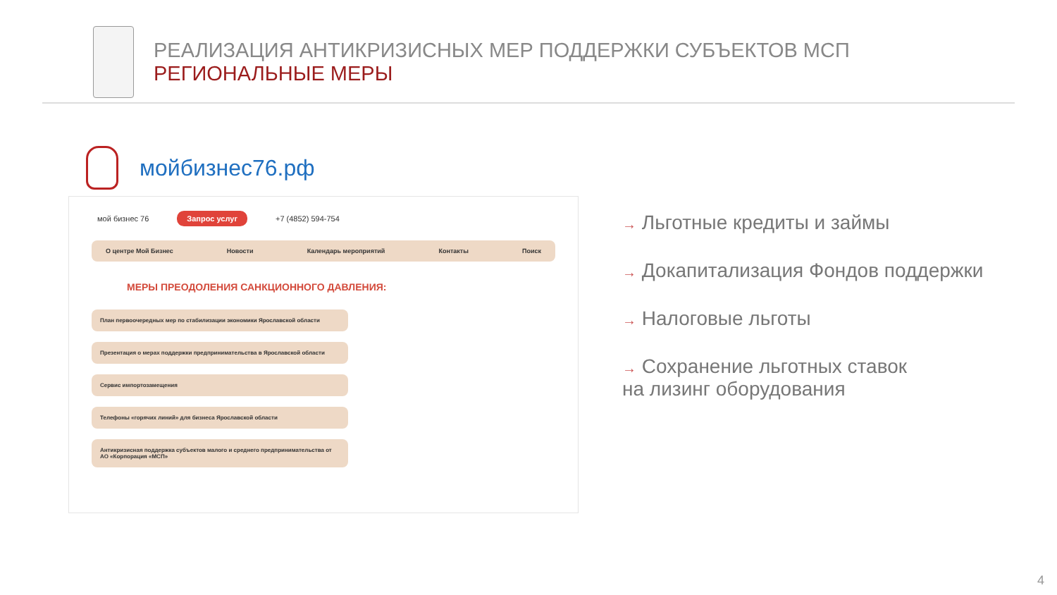РЕАЛИЗАЦИЯ АНТИКРИЗИСНЫХ МЕР ПОДДЕРЖКИ СУБЪЕКТОВ МСП
РЕГИОНАЛЬНЫЕ МЕРЫ
мойбизнес76.рф
мой бизнес 76 Запрос услуг +7 (4852) 594-754
О центре Мой Бизнес Новости Календарь мероприятий Контакты Поиск
МЕРЫ ПРЕОДОЛЕНИЯ САНКЦИОННОГО ДАВЛЕНИЯ:
План первоочередных мер по стабилизации экономики Ярославской области
Презентация о мерах поддержки предпринимательства в Ярославской области
Сервис импортозамещения
Телефоны «горячих линий» для бизнеса Ярославской области
Антикризисная поддержка субъектов малого и среднего предпринимательства от АО «Корпорация «МСП»
→ Льготные кредиты и займы
→ Докапитализация Фондов поддержки
→ Налоговые льготы
→ Сохранение льготных ставок
на лизинг оборудования
4